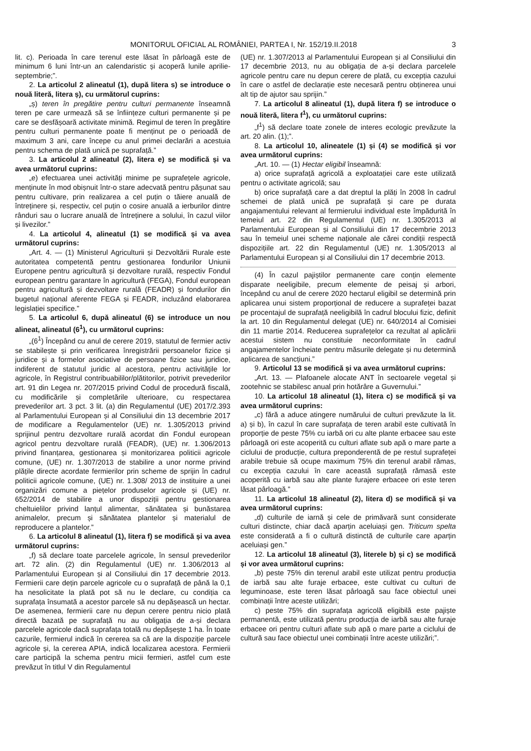MONITORUL OFICIAL AL ROMÂNIEI, PARTEA I, Nr. 152/19.II.2018 3
lit. c). Perioada în care terenul este lăsat în pârloagă este de minimum 6 luni într-un an calendaristic și acoperă lunile aprilie-septembrie;”.
2. La articolul 2 alineatul (1), după litera s) se introduce o nouă literă, litera ș), cu următorul cuprins:
„ș) teren în pregătire pentru culturi permanente înseamnă teren pe care urmează să se înființeze culturi permanente și pe care se desfășoară activitate minimă. Regimul de teren în pregătire pentru culturi permanente poate fi menținut pe o perioadă de maximum 3 ani, care începe cu anul primei declarări a acestuia pentru schema de plată unică pe suprafață.”
3. La articolul 2 alineatul (2), litera e) se modifică și va avea următorul cuprins:
„e) efectuarea unei activități minime pe suprafețele agricole, menținute în mod obișnuit într-o stare adecvată pentru pășunat sau pentru cultivare, prin realizarea a cel puțin o tăiere anuală de întreținere și, respectiv, cel puțin o cosire anuală a ierburilor dintre rânduri sau o lucrare anuală de întreținere a solului, în cazul viilor și livezilor.”
4. La articolul 4, alineatul (1) se modifică și va avea următorul cuprins:
„Art. 4. — (1) Ministerul Agriculturii și Dezvoltării Rurale este autoritatea competentă pentru gestionarea fondurilor Uniunii Europene pentru agricultură și dezvoltare rurală, respectiv Fondul european pentru garantare în agricultură (FEGA), Fondul european pentru agricultură și dezvoltare rurală (FEADR) și fondurilor din bugetul național aferente FEGA și FEADR, incluzând elaborarea legislației specifice.”
5. La articolul 6, după alineatul (6) se introduce un nou alineat, alineatul (6<sup>1</sup>), cu următorul cuprins:
„(6<sup>1</sup>) Începând cu anul de cerere 2019, statutul de fermier activ se stabilește și prin verificarea înregistrării persoanelor fizice și juridice și a formelor asociative de persoane fizice sau juridice, indiferent de statutul juridic al acestora, pentru activitățile lor agricole, în Registrul contribuabililor/plătitorilor, potrivit prevederilor art. 91 din Legea nr. 207/2015 privind Codul de procedură fiscală, cu modificările și completările ulterioare, cu respectarea prevederilor art. 3 pct. 3 lit. (a) din Regulamentul (UE) 2017/2.393 al Parlamentului European și al Consiliului din 13 decembrie 2017 de modificare a Regulamentelor (UE) nr. 1.305/2013 privind sprijinul pentru dezvoltare rurală acordat din Fondul european agricol pentru dezvoltare rurală (FEADR), (UE) nr. 1.306/2013 privind finanțarea, gestionarea și monitorizarea politicii agricole comune, (UE) nr. 1.307/2013 de stabilire a unor norme privind plățile directe acordate fermierilor prin scheme de sprijin în cadrul politicii agricole comune, (UE) nr. 1.308/ 2013 de instituire a unei organizări comune a piețelor produselor agricole și (UE) nr. 652/2014 de stabilire a unor dispoziții pentru gestionarea cheltuielilor privind lanțul alimentar, sănătatea și bunăstarea animalelor, precum și sănătatea plantelor și materialul de reproducere a plantelor.”
6. La articolul 8 alineatul (1), litera f) se modifică și va avea următorul cuprins:
„f) să declare toate parcelele agricole, în sensul prevederilor art. 72 alin. (2) din Regulamentul (UE) nr. 1.306/2013 al Parlamentului European și al Consiliului din 17 decembrie 2013. Fermierii care dețin parcele agricole cu o suprafață de până la 0,1 ha nesolicitate la plată pot să nu le declare, cu condiția ca suprafața însumată a acestor parcele să nu depășească un hectar. De asemenea, fermierii care nu depun cerere pentru nicio plată directă bazată pe suprafață nu au obligația de a-și declara parcelele agricole dacă suprafața totală nu depășește 1 ha. În toate cazurile, fermierul indică în cererea sa că are la dispoziție parcele agricole și, la cererea APIA, indică localizarea acestora. Fermierii care participă la schema pentru micii fermieri, astfel cum este prevăzut în titlul V din Regulamentul
(UE) nr. 1.307/2013 al Parlamentului European și al Consiliului din 17 decembrie 2013, nu au obligația de a-și declara parcelele agricole pentru care nu depun cerere de plată, cu excepția cazului în care o astfel de declarație este necesară pentru obținerea unui alt tip de ajutor sau sprijin.”
7. La articolul 8 alineatul (1), după litera f) se introduce o nouă literă, litera f<sup>1</sup>), cu următorul cuprins:
„f<sup>1</sup>) să declare toate zonele de interes ecologic prevăzute la art. 20 alin. (1);”.
8. La articolul 10, alineatele (1) și (4) se modifică și vor avea următorul cuprins:
„Art. 10. — (1) Hectar eligibil înseamnă:
a) orice suprafață agricolă a exploatației care este utilizată pentru o activitate agricolă; sau
b) orice suprafață care a dat dreptul la plăți în 2008 în cadrul schemei de plată unică pe suprafață și care pe durata angajamentului relevant al fermierului individual este împădurită în temeiul art. 22 din Regulamentul (UE) nr. 1.305/2013 al Parlamentului European și al Consiliului din 17 decembrie 2013 sau în temeiul unei scheme naționale ale cărei condiții respectă dispozițiile art. 22 din Regulamentul (UE) nr. 1.305/2013 al Parlamentului European și al Consiliului din 17 decembrie 2013.
(4) În cazul pajiștilor permanente care conțin elemente disparate neeligibile, precum elemente de peisaj și arbori, începând cu anul de cerere 2020 hectarul eligibil se determină prin aplicarea unui sistem proporțional de reducere a suprafeței bazat pe procentajul de suprafață neeligibilă în cadrul blocului fizic, definit la art. 10 din Regulamentul delegat (UE) nr. 640/2014 al Comisiei din 11 martie 2014. Reducerea suprafețelor ca rezultat al aplicării acestui sistem nu constituie neconformitate în cadrul angajamentelor încheiate pentru măsurile delegate și nu determină aplicarea de sancțiuni.”
9. Articolul 13 se modifică și va avea următorul cuprins:
„Art. 13. — Plafoanele alocate ANT în sectoarele vegetal și zootehnic se stabilesc anual prin hotărâre a Guvernului.”
10. La articolul 18 alineatul (1), litera c) se modifică și va avea următorul cuprins:
„c) fără a aduce atingere numărului de culturi prevăzute la lit. a) și b), în cazul în care suprafața de teren arabil este cultivată în proporție de peste 75% cu iarbă ori cu alte plante erbacee sau este pârloagă ori este acoperită cu culturi aflate sub apă o mare parte a ciclului de producție, cultura preponderentă de pe restul suprafeței arabile trebuie să ocupe maximum 75% din terenul arabil rămas, cu excepția cazului în care această suprafață rămasă este acoperită cu iarbă sau alte plante furajere erbacee ori este teren lăsat pârloagă.”
11. La articolul 18 alineatul (2), litera d) se modifică și va avea următorul cuprins:
„d) culturile de iarnă și cele de primăvară sunt considerate culturi distincte, chiar dacă aparțin aceluiași gen. Triticum spelta este considerată a fi o cultură distinctă de culturile care aparțin aceluiași gen.”
12. La articolul 18 alineatul (3), literele b) și c) se modifică și vor avea următorul cuprins:
„b) peste 75% din terenul arabil este utilizat pentru producția de iarbă sau alte furaje erbacee, este cultivat cu culturi de leguminoase, este teren lăsat pârloagă sau face obiectul unei combinații între aceste utilizări;
c) peste 75% din suprafața agricolă eligibilă este pajiște permanentă, este utilizată pentru producția de iarbă sau alte furaje erbacee ori pentru culturi aflate sub apă o mare parte a ciclului de cultură sau face obiectul unei combinații între aceste utilizări;”.